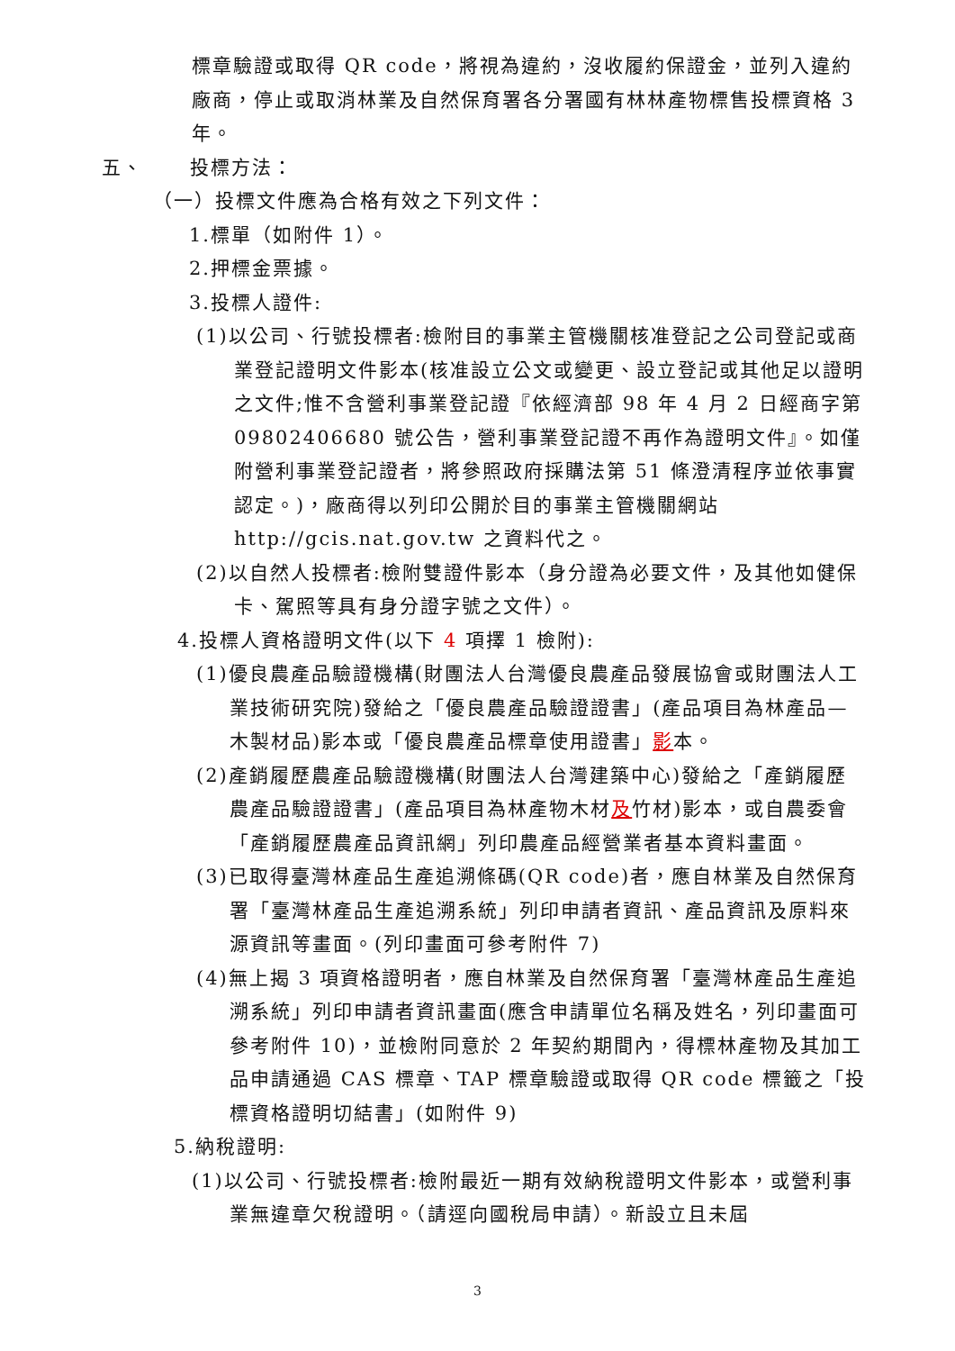標章驗證或取得 QR code，將視為違約，沒收履約保證金，並列入違約廠商，停止或取消林業及自然保育署各分署國有林林產物標售投標資格 3 年。
五、 投標方法：
（一）投標文件應為合格有效之下列文件：
1.標單（如附件 1）。
2.押標金票據。
3.投標人證件:
(1)以公司、行號投標者:檢附目的事業主管機關核准登記之公司登記或商業登記證明文件影本(核准設立公文或變更、設立登記或其他足以證明之文件;惟不含營利事業登記證『依經濟部 98 年 4 月 2 日經商字第 09802406680 號公告，營利事業登記證不再作為證明文件』。如僅附營利事業登記證者，將參照政府採購法第 51 條澄清程序並依事實認定。)，廠商得以列印公開於目的事業主管機關網站 http://gcis.nat.gov.tw 之資料代之。
(2)以自然人投標者:檢附雙證件影本（身分證為必要文件，及其他如健保卡、駕照等具有身分證字號之文件）。
4.投標人資格證明文件(以下 4 項擇 1 檢附):
(1)優良農產品驗證機構(財團法人台灣優良農產品發展協會或財團法人工業技術研究院)發給之「優良農產品驗證證書」(產品項目為林產品—木製材品)影本或「優良農產品標章使用證書」影本。
(2)產銷履歷農產品驗證機構(財團法人台灣建築中心)發給之「產銷履歷農產品驗證證書」(產品項目為林產物木材及竹材)影本，或自農委會「產銷履歷農產品資訊網」列印農產品經營業者基本資料畫面。
(3)已取得臺灣林產品生產追溯條碼(QR code)者，應自林業及自然保育署「臺灣林產品生產追溯系統」列印申請者資訊、產品資訊及原料來源資訊等畫面。(列印畫面可參考附件 7)
(4)無上揭 3 項資格證明者，應自林業及自然保育署「臺灣林產品生產追溯系統」列印申請者資訊畫面(應含申請單位名稱及姓名，列印畫面可參考附件 10)，並檢附同意於 2 年契約期間內，得標林產物及其加工品申請通過 CAS 標章、TAP 標章驗證或取得 QR code 標籤之「投標資格證明切結書」(如附件 9)
5.納稅證明:
(1)以公司、行號投標者:檢附最近一期有效納稅證明文件影本，或營利事業無違章欠稅證明。（請逕向國稅局申請）。新設立且未屆
3